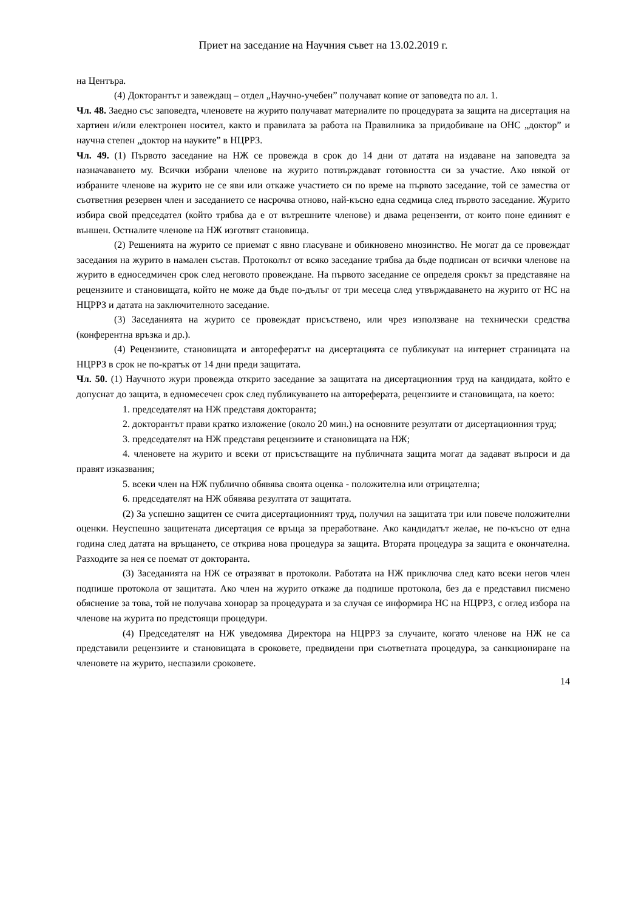Приет на заседание на Научния съвет на 13.02.2019 г.
на Центъра.
(4) Докторантът и завеждащ – отдел „Научно-учебен” получават копие от заповедта по ал. 1.
Чл. 48. Заедно със заповедта, членовете на журито получават материалите по процедурата за защита на дисертация на хартиен и/или електронен носител, както и правилата за работа на Правилника за придобиване на ОНС „доктор” и научна степен „доктор на науките” в НЦРРЗ.
Чл. 49. (1) Първото заседание на НЖ се провежда в срок до 14 дни от датата на издаване на заповедта за назначаването му. Всички избрани членове на журито потвърждават готовността си за участие. Ако някой от избраните членове на журито не се яви или откаже участието си по време на първото заседание, той се замества от съответния резервен член и заседанието се насрочва отново, най-късно една седмица след първото заседание. Журито избира свой председател (който трябва да е от вътрешните членове) и двама рецензенти, от които поне единият е външен. Остналите членове на НЖ изготвят становища.
(2) Решенията на журито се приемат с явно гласуване и обикновено мнозинство. Не могат да се провеждат заседания на журито в намален състав. Протоколът от всяко заседание трябва да бъде подписан от всички членове на журито в едноседмичен срок след неговото провеждане. На първото заседание се определя срокът за представяне на рецензиите и становищата, който не може да бъде по-дълъг от три месеца след утвърждаването на журито от НС на НЦРРЗ и датата на заключителното заседание.
(3) Заседанията на журито се провеждат присъствено, или чрез използване на технически средства (конферентна връзка и др.).
(4) Рецензиите, становищата и авторефератът на дисертацията се публикуват на интернет страницата на НЦРРЗ в срок не по-кратък от 14 дни преди защитата.
Чл. 50. (1) Научното жури провежда открито заседание за защитата на дисертационния труд на кандидата, който е допуснат до защита, в едномесечен срок след публикуването на автореферата, рецензиите и становищата, на което:
1. председателят на НЖ представя докторанта;
2. докторантът прави кратко изложение (около 20 мин.) на основните резултати от дисертационния труд;
3. председателят на НЖ представя рецензиите и становищата на НЖ;
4. членовете на журито и всеки от присъстващите на публичната защита могат да задават въпроси и да правят изказвания;
5. всеки член на НЖ публично обявява своята оценка - положителна или отрицателна;
6. председателят на НЖ обявява резултата от защитата.
(2) За успешно защитен се счита дисертационният труд, получил на защитата три или повече положителни оценки. Неуспешно защитената дисертация се връща за преработване. Ако кандидатът желае, не по-късно от една година след датата на връщането, се открива нова процедура за защита. Втората процедура за защита е окончателна. Разходите за нея се поемат от докторанта.
(3) Заседанията на НЖ се отразяват в протоколи. Работата на НЖ приключва след като всеки негов член подпише протокола от защитата. Ако член на журито откаже да подпише протокола, без да е представил писмено обяснение за това, той не получава хонорар за процедурата и за случая се информира НС на НЦРРЗ, с оглед избора на членове на журита по предстоящи процедури.
(4) Председателят на НЖ уведомява Директора на НЦРРЗ за случаите, когато членове на НЖ не са представили рецензиите и становищата в сроковете, предвидени при съответната процедура, за санкциониране на членовете на журито, неспазили сроковете.
14